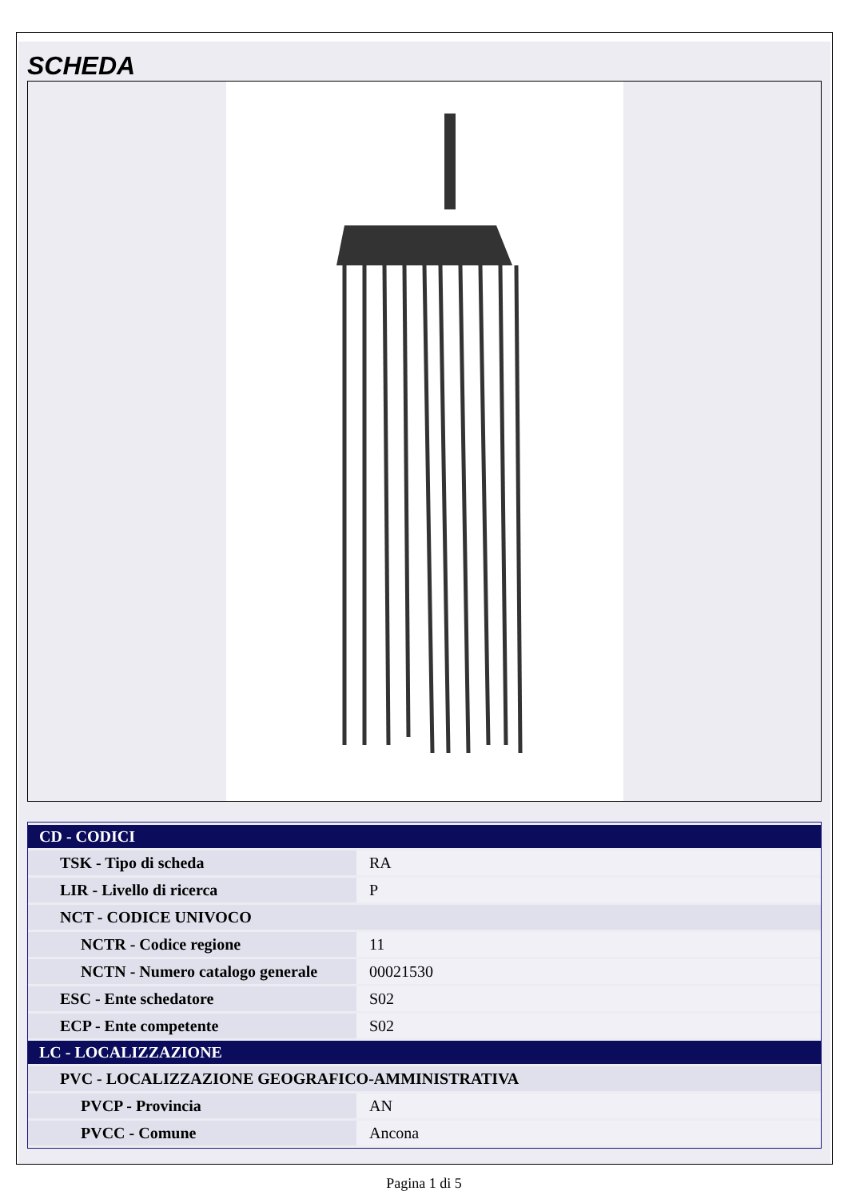SCHEDA
| CD - CODICI | |
| TSK - Tipo di scheda | RA |
| LIR - Livello di ricerca | P |
| NCT - CODICE UNIVOCO | |
| NCTR - Codice regione | 11 |
| NCTN - Numero catalogo generale | 00021530 |
| ESC - Ente schedatore | S02 |
| ECP - Ente competente | S02 |
| LC - LOCALIZZAZIONE | |
| PVC - LOCALIZZAZIONE GEOGRAFICO-AMMINISTRATIVA | |
| PVCP - Provincia | AN |
| PVCC - Comune | Ancona |
Pagina 1 di 5